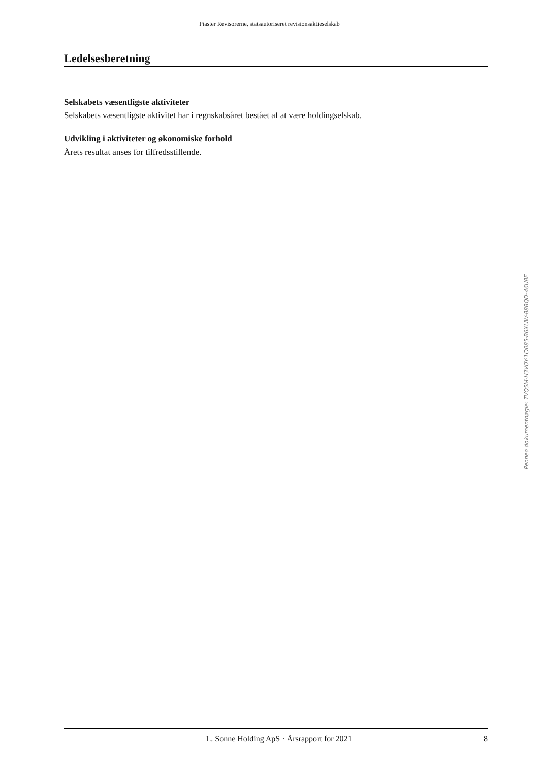Piaster Revisorerne, statsautoriseret revisionsaktieselskab
Ledelsesberetning
Selskabets væsentligste aktiviteter
Selskabets væsentligste aktivitet har i regnskabsåret bestået af at være holdingselskab.
Udvikling i aktiviteter og økonomiske forhold
Årets resultat anses for tilfredsstillende.
Penneo dokumentnøgle: TVQ5M-H3VOY-1O085-B6XUW-88BQD-46U8E
L. Sonne Holding ApS · Årsrapport for 2021 8